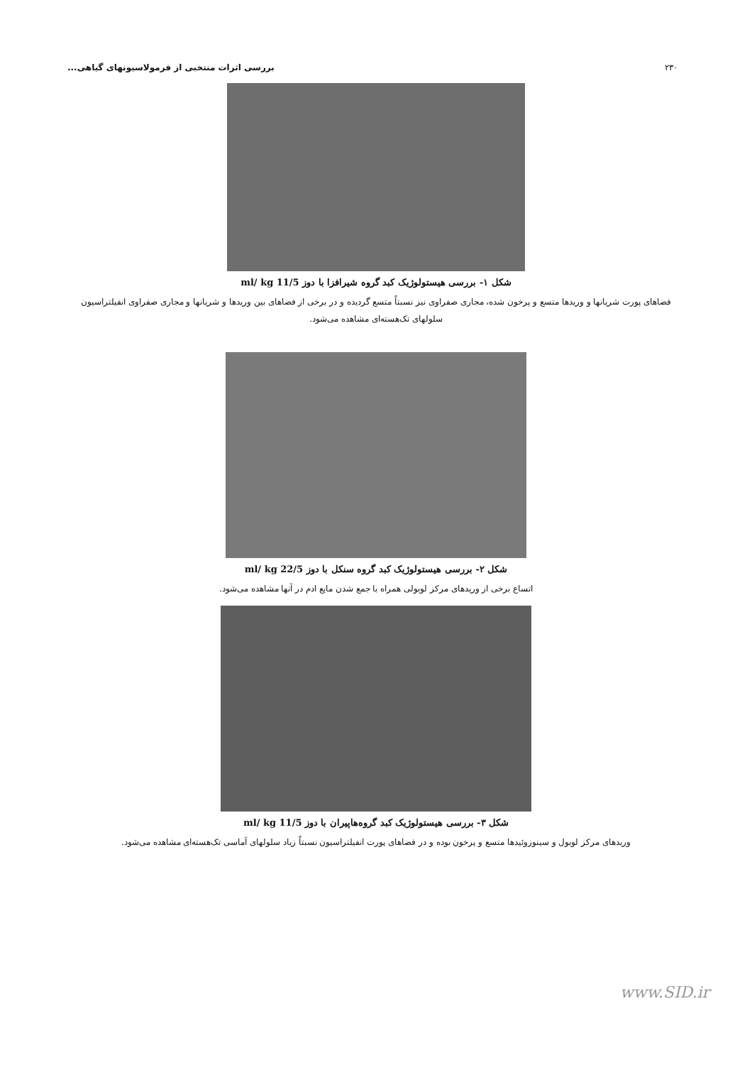۲۳۰ بررسی اثرات منتخبی از فرمولاسیونهای گیاهی...
شکل ۱- بررسی هیستولوژیک کبد گروه شیرافزا با دوز 11/5 ml/ kg
فضاهای پورت شریانها و وریدها متسع و پرخون شده، مجاری صفراوی نیز نسبتاً متسع گردیده و در برخی از فضاهای بین وریدها و شریانها و مجاری صفراوی انفیلتراسیون سلولهای تک‌هسته‌ای مشاهده می‌شود.
شکل ۲- بررسی هیستولوژیک کبد گروه سنکل با دوز 22/5 ml/ kg
اتساع برخی از وریدهای مرکز لوبولی همراه با جمع شدن مایع ادم در آنها مشاهده می‌شود.
شکل ۳- بررسی هیستولوژیک کبد گروه‌هاپیران با دوز 11/5 ml/ kg
وریدهای مرکز لوبول و سینوزوئیدها متسع و پرخون بوده و در فضاهای پورت انفیلتراسیون نسبتاً زیاد سلولهای آماسی تک‌هسته‌ای مشاهده می‌شود.
www.SID.ir